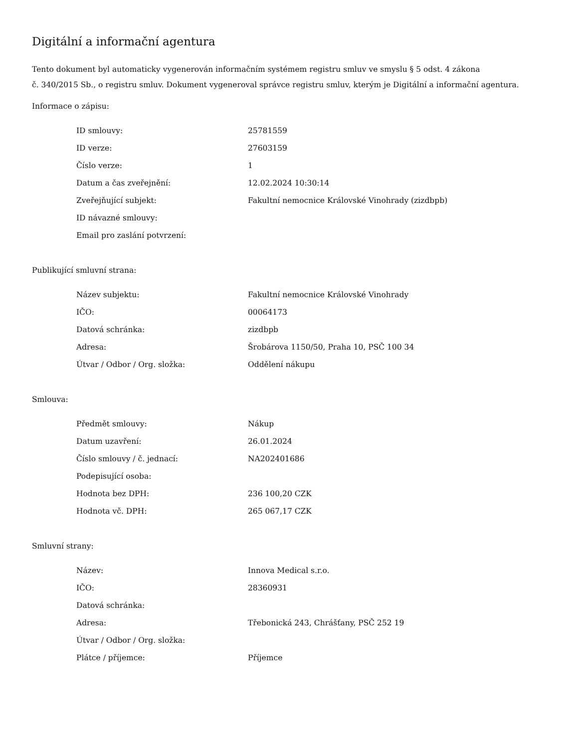Digitální a informační agentura
Tento dokument byl automaticky vygenerován informačním systémem registru smluv ve smyslu § 5 odst. 4 zákona
č. 340/2015 Sb., o registru smluv. Dokument vygeneroval správce registru smluv, kterým je Digitální a informační agentura.
Informace o zápisu:
| ID smlouvy: | 25781559 |
| ID verze: | 27603159 |
| Číslo verze: | 1 |
| Datum a čas zveřejnění: | 12.02.2024 10:30:14 |
| Zveřejňující subjekt: | Fakultní nemocnice Královské Vinohrady (zizdbpb) |
| ID návazné smlouvy: | |
| Email pro zaslání potvrzení: | |
Publikující smluvní strana:
| Název subjektu: | Fakultní nemocnice Královské Vinohrady |
| IČO: | 00064173 |
| Datová schránka: | zizdbpb |
| Adresa: | Šrobárova 1150/50, Praha 10, PSČ 100 34 |
| Útvar / Odbor / Org. složka: | Oddělení nákupu |
Smlouva:
| Předmět smlouvy: | Nákup |
| Datum uzavření: | 26.01.2024 |
| Číslo smlouvy / č. jednací: | NA202401686 |
| Podepisující osoba: | |
| Hodnota bez DPH: | 236 100,20 CZK |
| Hodnota vč. DPH: | 265 067,17 CZK |
Smluvní strany:
| Název: | Innova Medical s.r.o. |
| IČO: | 28360931 |
| Datová schránka: | |
| Adresa: | Třebonická 243, Chrášťany, PSČ 252 19 |
| Útvar / Odbor / Org. složka: | |
| Plátce / příjemce: | Příjemce |